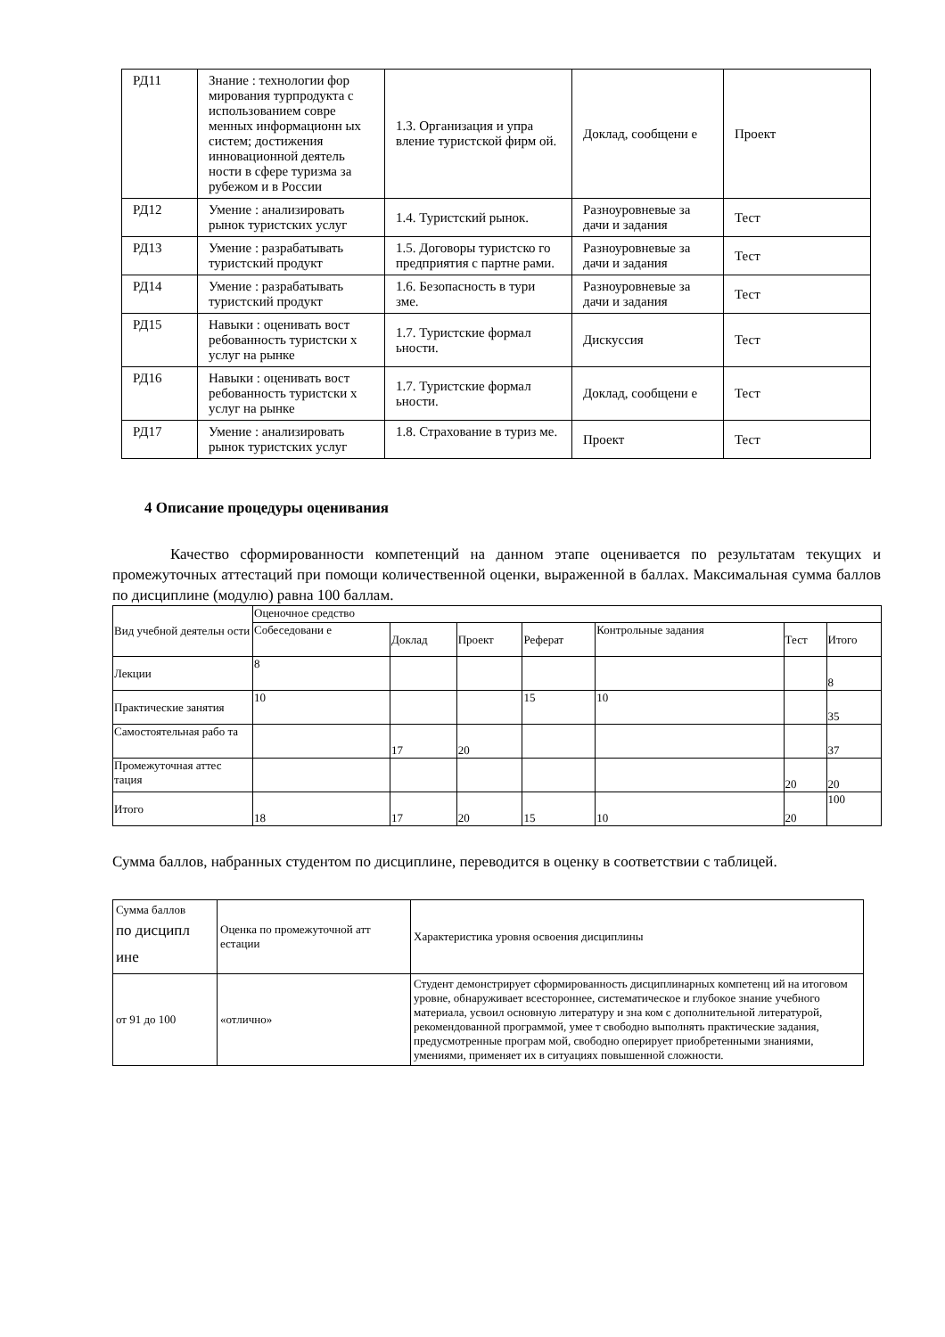| РД11 | Знание : технологии фор мирования турпродукта с использованием совре менных информационн ых систем; достижения инновационной деятель ности в сфере туризма за рубежом и в России | 1.3. Организация и упра вление туристской фирм ой. | Доклад, сообщени е | Проект |
| РД12 | Умение : анализировать рынок туристских услуг | 1.4. Туристский рынок. | Разноуровневые за дачи и задания | Тест |
| РД13 | Умение : разрабатывать туристский продукт | 1.5. Договоры туристско го предприятия с партне рами. | Разноуровневые за дачи и задания | Тест |
| РД14 | Умение : разрабатывать туристский продукт | 1.6. Безопасность в тури зме. | Разноуровневые за дачи и задания | Тест |
| РД15 | Навыки : оценивать вост ребованность туристски х услуг на рынке | 1.7. Туристские формал ьности. | Дискуссия | Тест |
| РД16 | Навыки : оценивать вост ребованность туристски х услуг на рынке | 1.7. Туристские формал ьности. | Доклад, сообщени е | Тест |
| РД17 | Умение : анализировать рынок туристских услуг | 1.8. Страхование в туриз ме. | Проект | Тест |
4 Описание процедуры оценивания
Качество сформированности компетенций на данном этапе оценивается по результатам текущих и промежуточных аттестаций при помощи количественной оценки, выраженной в баллах. Максимальная сумма баллов по дисциплине (модулю) равна 100 баллам.
| Вид учебной деятельн ости | Оценочное средство | | | | | | |
| --- | --- | --- | --- | --- | --- | --- | --- |
| | Собеседовани е | Доклад | Проект | Реферат | Контрольные задания | Тест | Итого |
| Лекции | 8 | | | | | | 8 |
| Практические занятия | 10 | | | 15 | 10 | | 35 |
| Самостоятельная рабо та | | 17 | 20 | | | | 37 |
| Промежуточная аттес тация | | | | | | 20 | 20 |
| Итого | 18 | 17 | 20 | 15 | 10 | 20 | 100 |
Сумма баллов, набранных студентом по дисциплине, переводится в оценку в соответствии с таблицей.
| Сумма баллов по дисципл ине | Оценка по промежуточной атт естации | Характеристика уровня освоения дисциплины |
| --- | --- | --- |
| от 91 до 100 | «отлично» | Студент демонстрирует сформированность дисциплинарных компетенц ий на итоговом уровне, обнаруживает всестороннее, систематическое и глубокое знание учебного материала, усвоил основную литературу и зна ком с дополнительной литературой, рекомендованной программой, умее т свободно выполнять практические задания, предусмотренные програм мой, свободно оперирует приобретенными знаниями, умениями, применяет их в ситуациях повышенной сложности. |